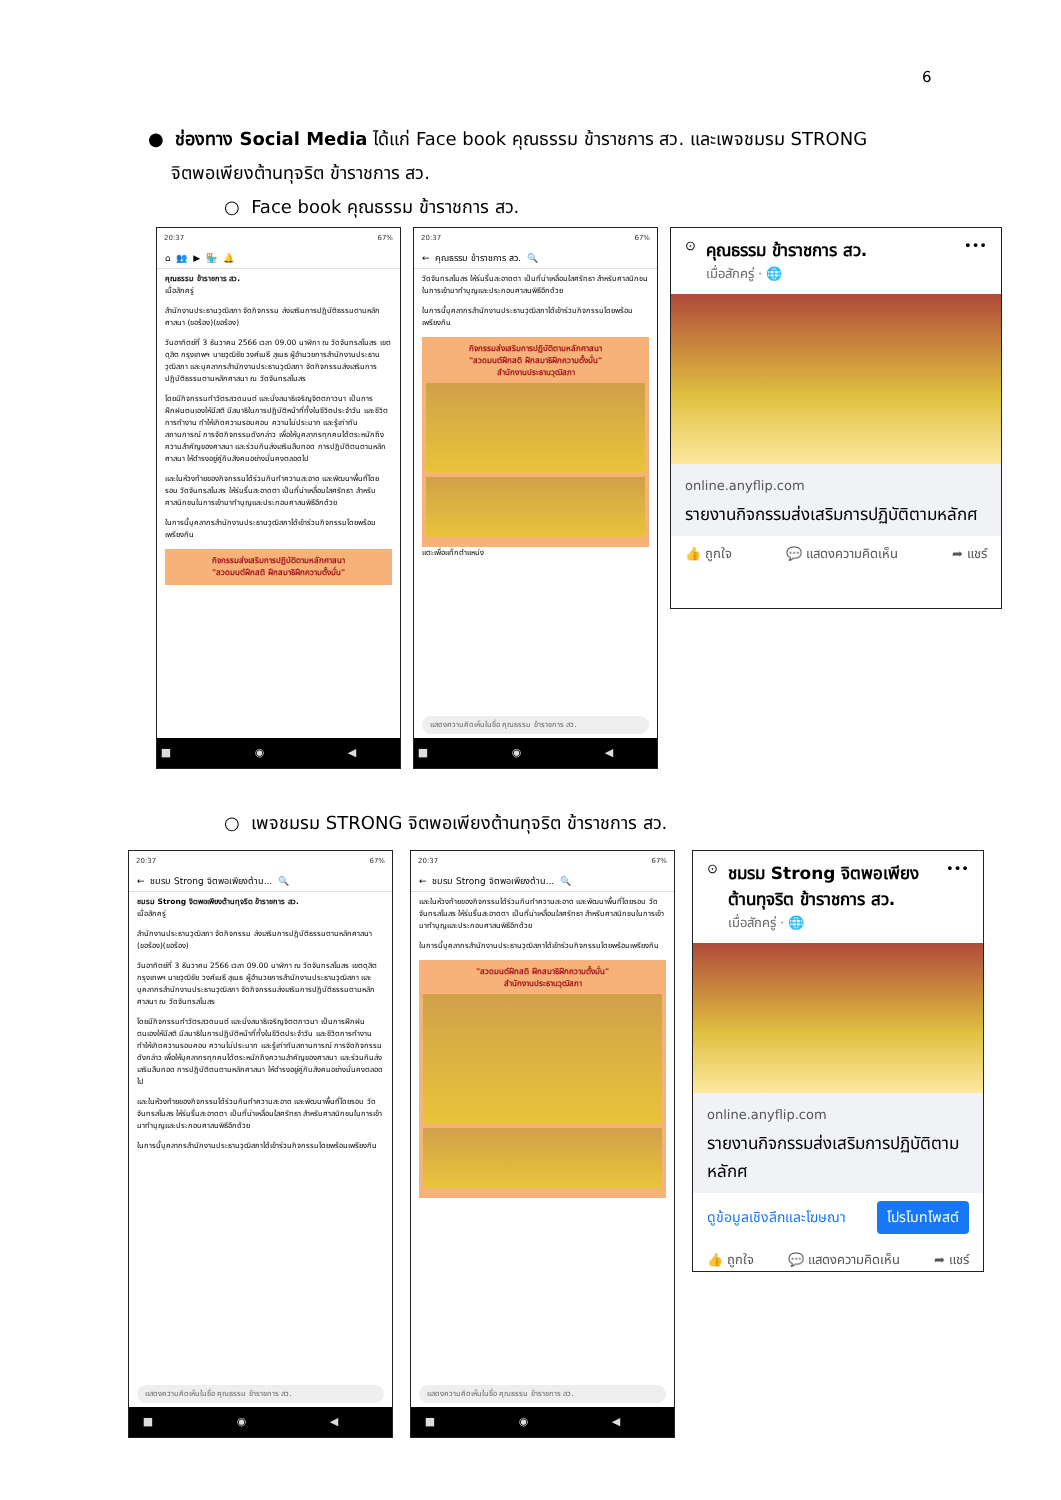6
● ช่องทาง Social Media ได้แก่ Face book คุณธรรม ข้าราชการ สว. และเพจชมรม STRONG
จิตพอเพียงต้านทุจริต ข้าราชการ สว.
○ Face book คุณธรรม ข้าราชการ สว.
20:37 67%
⌂ 👥 ▶ 🏪 🔔
คุณธรรม ข้าราชการ สว.
เมื่อสักครู่
สำนักงานประธานวุฒิสภา จัดกิจกรรม ส่งเสริมการปฏิบัติธรรมตามหลักศาสนา (ขอร้อง)(ขอร้อง)
วันอาทิตย์ที่ 3 ธันวาคม 2566 เวลา 09.00 นาฬิกา ณ วัดจันทรสโมสร เขตดุสิต กรุงเทพฯ นายวุฒิชัย วงศ์เมธี สุเมธ ผู้อำนวยการสำนักงานประธานวุฒิสภา และบุคลากรสำนักงานประธานวุฒิสภา จัดกิจกรรมส่งเสริมการปฏิบัติธรรมตามหลักศาสนา ณ วัดจันทรสโมสร
โดยมีกิจกรรมทำวัตรสวดมนต์ และนั่งสมาธิเจริญจิตตภาวนา เป็นการฝึกฝนตนเองให้มีสติ มีสมาธิในการปฏิบัติหน้าที่ทั้งในชีวิตประจำวัน และชีวิตการทำงาน ทำให้เกิดความรอบคอบ ความไม่ประมาท และรู้เท่าทันสถานการณ์ การจัดกิจกรรมดังกล่าว เพื่อให้บุคลากรทุกคนได้ตระหนักถึงความสำคัญของศาสนา และร่วมกันส่งเสริมสืบทอด การปฏิบัติตนตามหลักศาสนา ให้ดำรงอยู่คู่กับสังคมอย่างมั่นคงตลอดไป
และในห้วงท้ายของกิจกรรมได้ร่วมกันทำความสะอาด และพัฒนาพื้นที่โดยรอบ วัดจันทรสโมสร ให้ร่มรื่นสะอาดตา เป็นที่น่าเหลื่อมใสศรัทธา สำหรับศาสนิกชนในการเข้ามาทำบุญและประกอบศาสนพิธีอีกด้วย
ในการนี้บุคลากรสำนักงานประธานวุฒิสภาได้เข้าร่วมกิจกรรมโดยพร้อมเพรียงกัน
กิจกรรมส่งเสริมการปฏิบัติตามหลักศาสนา
"สวดมนต์ฝึกสติ ฝึกสมาธิฝึกความตั้งมั่น"
■ ◉ ◀
20:37 67%
← คุณธรรม ข้าราชการ สว. 🔍
วัดจันทรสโมสร ให้ร่มรื่นสะอาดตา เป็นที่น่าเหลื่อมใสศรัทธา สำหรับศาสนิกชนในการเข้ามาทำบุญและประกอบศาสนพิธีอีกด้วย
ในการนี้บุคลากรสำนักงานประธานวุฒิสภาได้เข้าร่วมกิจกรรมโดยพร้อมเพรียงกัน
กิจกรรมส่งเสริมการปฏิบัติตามหลักศาสนา
"สวดมนต์ฝึกสติ ฝึกสมาธิฝึกความตั้งมั่น"
สำนักงานประธานวุฒิสภา
แตะเพื่อแท็กตำแหน่ง
แสดงความคิดเห็นในชื่อ คุณธรรม ข้าราชการ สว.
■ ◉ ◀
⊙
คุณธรรม ข้าราชการ สว.
เมื่อสักครู่ · 🌐
•••
online.anyflip.com
รายงานกิจกรรมส่งเสริมการปฏิบัติตามหลักศ
👍 ถูกใจ 💬 แสดงความคิดเห็น ➦ แชร์
○ เพจชมรม STRONG จิตพอเพียงต้านทุจริต ข้าราชการ สว.
20:37 67%
← ชมรม Strong จิตพอเพียงต้าน... 🔍
ชมรม Strong จิตพอเพียงต้านทุจริต ข้าราชการ สว.
เมื่อสักครู่
สำนักงานประธานวุฒิสภา จัดกิจกรรม ส่งเสริมการปฏิบัติธรรมตามหลักศาสนา (ขอร้อง)(ขอร้อง)
วันอาทิตย์ที่ 3 ธันวาคม 2566 เวลา 09.00 นาฬิกา ณ วัดจันทรสโมสร เขตดุสิต กรุงเทพฯ นายวุฒิชัย วงศ์เมธี สุเมธ ผู้อำนวยการสำนักงานประธานวุฒิสภา และบุคลากรสำนักงานประธานวุฒิสภา จัดกิจกรรมส่งเสริมการปฏิบัติธรรมตามหลักศาสนา ณ วัดจันทรสโมสร
โดยมีกิจกรรมทำวัตรสวดมนต์ และนั่งสมาธิเจริญจิตตภาวนา เป็นการฝึกฝนตนเองให้มีสติ มีสมาธิในการปฏิบัติหน้าที่ทั้งในชีวิตประจำวัน และชีวิตการทำงาน ทำให้เกิดความรอบคอบ ความไม่ประมาท และรู้เท่าทันสถานการณ์ การจัดกิจกรรมดังกล่าว เพื่อให้บุคลากรทุกคนได้ตระหนักถึงความสำคัญของศาสนา และร่วมกันส่งเสริมสืบทอด การปฏิบัติตนตามหลักศาสนา ให้ดำรงอยู่คู่กับสังคมอย่างมั่นคงตลอดไป
และในห้วงท้ายของกิจกรรมได้ร่วมกันทำความสะอาด และพัฒนาพื้นที่โดยรอบ วัดจันทรสโมสร ให้ร่มรื่นสะอาดตา เป็นที่น่าเหลื่อมใสศรัทธา สำหรับศาสนิกชนในการเข้ามาทำบุญและประกอบศาสนพิธีอีกด้วย
ในการนี้บุคลากรสำนักงานประธานวุฒิสภาได้เข้าร่วมกิจกรรมโดยพร้อมเพรียงกัน
แสดงความคิดเห็นในชื่อ คุณธรรม ข้าราชการ สว.
■ ◉ ◀
20:37 67%
← ชมรม Strong จิตพอเพียงต้าน... 🔍
และในห้วงท้ายของกิจกรรมได้ร่วมกันทำความสะอาด และพัฒนาพื้นที่โดยรอบ วัดจันทรสโมสร ให้ร่มรื่นสะอาดตา เป็นที่น่าเหลื่อมใสศรัทธา สำหรับศาสนิกชนในการเข้ามาทำบุญและประกอบศาสนพิธีอีกด้วย
ในการนี้บุคลากรสำนักงานประธานวุฒิสภาได้เข้าร่วมกิจกรรมโดยพร้อมเพรียงกัน
"สวดมนต์ฝึกสติ ฝึกสมาธิฝึกความตั้งมั่น"
สำนักงานประธานวุฒิสภา
แสดงความคิดเห็นในชื่อ คุณธรรม ข้าราชการ สว.
■ ◉ ◀
⊙
ชมรม Strong จิตพอเพียงต้านทุจริต ข้าราชการ สว.
เมื่อสักครู่ · 🌐
•••
online.anyflip.com
รายงานกิจกรรมส่งเสริมการปฏิบัติตามหลักศ
ดูข้อมูลเชิงลึกและโฆษณา โปรโมทโพสต์
👍 ถูกใจ 💬 แสดงความคิดเห็น ➦ แชร์